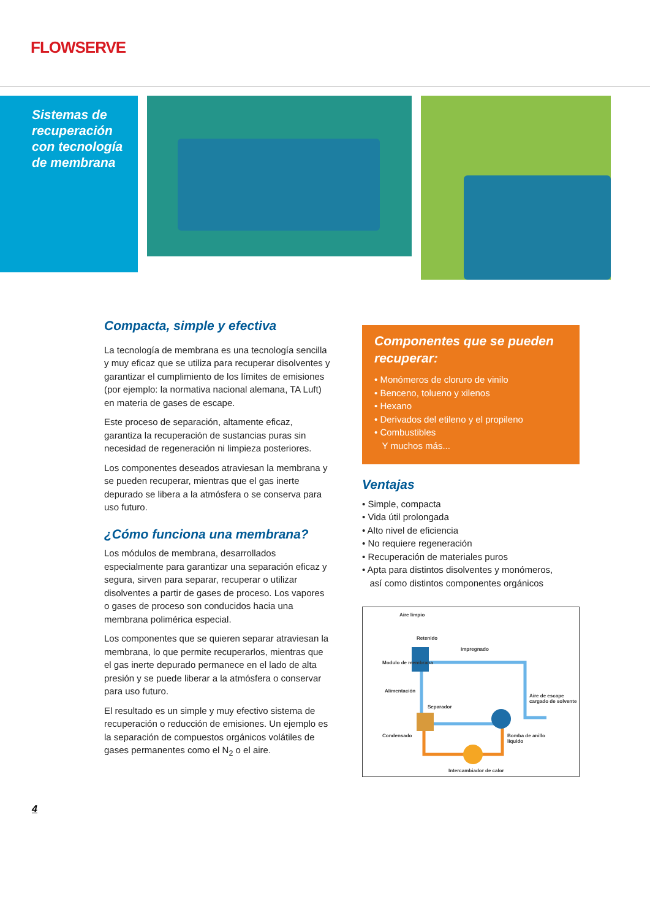FLOWSERVE
Sistemas de
recuperación
con tecnología
de membrana
Compacta, simple y efectiva
La tecnología de membrana es una tecnología sencilla y muy eficaz que se utiliza para recuperar disolventes y garantizar el cumplimiento de los límites de emisiones (por ejemplo: la normativa nacional alemana, TA Luft) en materia de gases de escape.
Este proceso de separación, altamente eficaz, garantiza la recuperación de sustancias puras sin necesidad de regeneración ni limpieza posteriores.
Los componentes deseados atraviesan la membrana y se pueden recuperar, mientras que el gas inerte depurado se libera a la atmósfera o se conserva para uso futuro.
¿Cómo funciona una membrana?
Los módulos de membrana, desarrollados especialmente para garantizar una separación eficaz y segura, sirven para separar, recuperar o utilizar disolventes a partir de gases de proceso. Los vapores o gases de proceso son conducidos hacia una membrana polimérica especial.
Los componentes que se quieren separar atraviesan la membrana, lo que permite recuperarlos, mientras que el gas inerte depurado permanece en el lado de alta presión y se puede liberar a la atmósfera o conservar para uso futuro.
El resultado es un simple y muy efectivo sistema de recuperación o reducción de emisiones. Un ejemplo es la separación de compuestos orgánicos volátiles de gases permanentes como el N<sub>2</sub> o el aire.
Componentes que se pueden recuperar:
• Monómeros de cloruro de vinilo
• Benceno, tolueno y xilenos
• Hexano
• Derivados del etileno y el propileno
• Combustibles
Y muchos más...
Ventajas
• Simple, compacta
• Vida útil prolongada
• Alto nivel de eficiencia
• No requiere regeneración
• Recuperación de materiales puros
• Apta para distintos disolventes y monómeros,
así como distintos componentes orgánicos
Aire limpio
Retenido
Impregnado
Modulo de membrana
Alimentación
Aire de escape cargado de solvente
Separador
Condensado
Bomba de anillo líquido
Intercambiador de calor
4